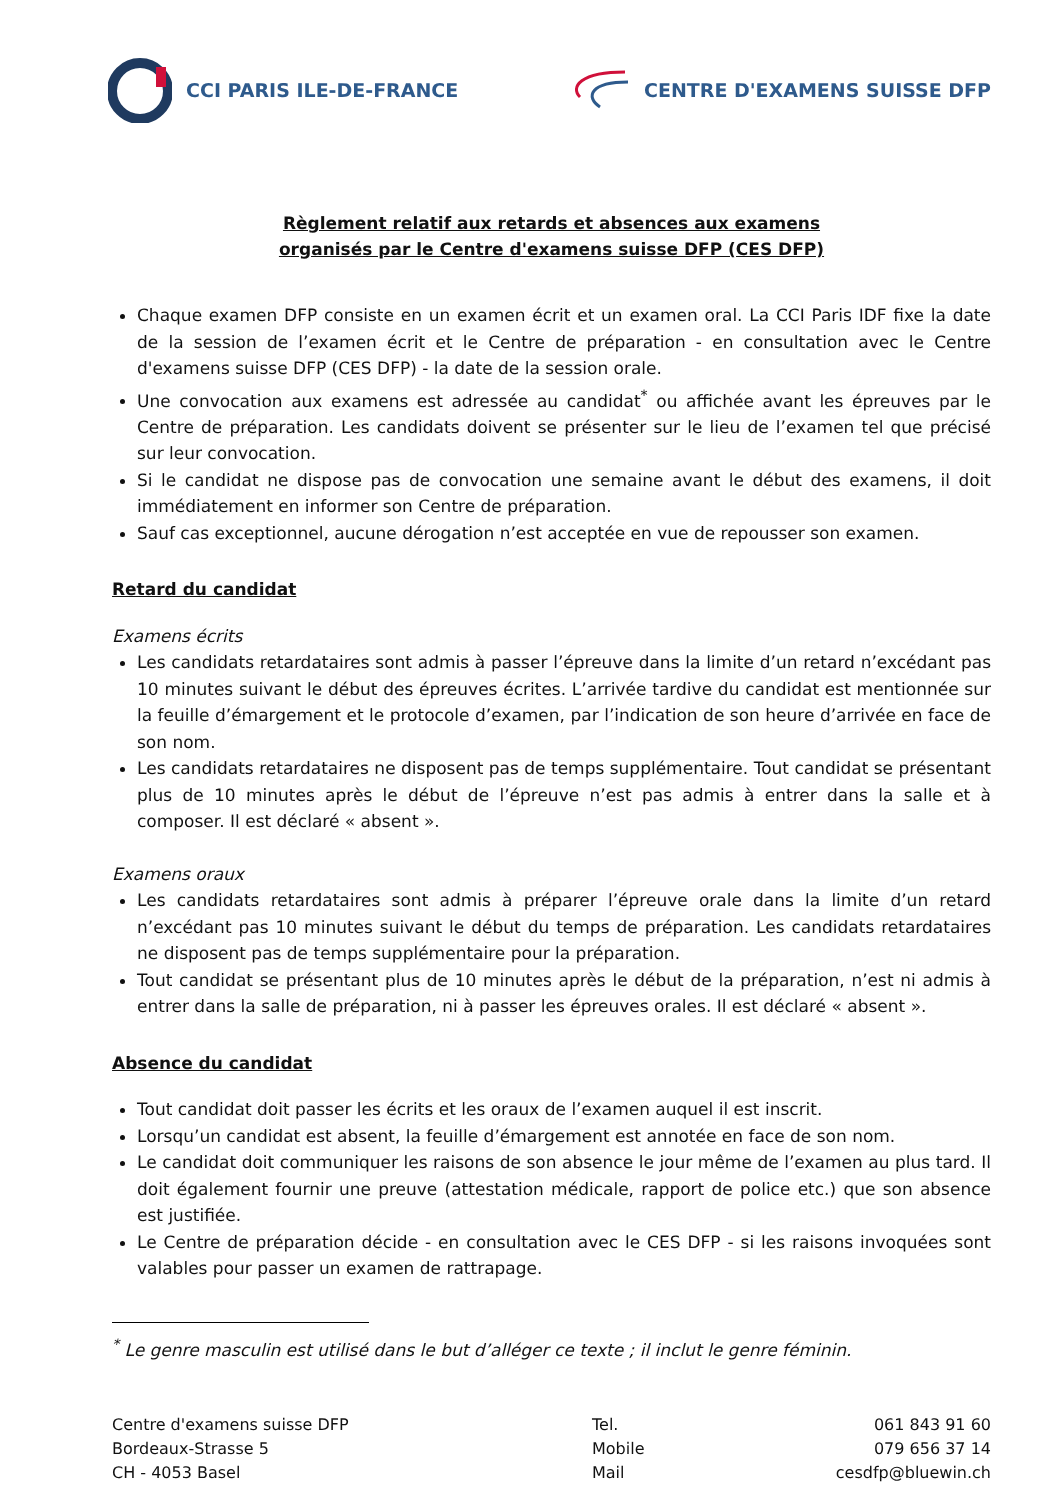CCI PARIS ILE-DE-FRANCE CENTRE D'EXAMENS SUISSE DFP
Règlement relatif aux retards et absences aux examens
organisés par le Centre d'examens suisse DFP (CES DFP)
Chaque examen DFP consiste en un examen écrit et un examen oral. La CCI Paris IDF fixe la date de la session de l’examen écrit et le Centre de préparation - en consultation avec le Centre d'examens suisse DFP (CES DFP) - la date de la session orale.
Une convocation aux examens est adressée au candidat<sup>*</sup> ou affichée avant les épreuves par le Centre de préparation. Les candidats doivent se présenter sur le lieu de l’examen tel que précisé sur leur convocation.
Si le candidat ne dispose pas de convocation une semaine avant le début des examens, il doit immédiatement en informer son Centre de préparation.
Sauf cas exceptionnel, aucune dérogation n’est acceptée en vue de repousser son examen.
Retard du candidat
Examens écrits
Les candidats retardataires sont admis à passer l’épreuve dans la limite d’un retard n’excédant pas 10 minutes suivant le début des épreuves écrites. L’arrivée tardive du candidat est mentionnée sur la feuille d’émargement et le protocole d’examen, par l’indication de son heure d’arrivée en face de son nom.
Les candidats retardataires ne disposent pas de temps supplémentaire. Tout candidat se présentant plus de 10 minutes après le début de l’épreuve n’est pas admis à entrer dans la salle et à composer. Il est déclaré « absent ».
Examens oraux
Les candidats retardataires sont admis à préparer l’épreuve orale dans la limite d’un retard n’excédant pas 10 minutes suivant le début du temps de préparation. Les candidats retardataires ne disposent pas de temps supplémentaire pour la préparation.
Tout candidat se présentant plus de 10 minutes après le début de la préparation, n’est ni admis à entrer dans la salle de préparation, ni à passer les épreuves orales. Il est déclaré « absent ».
Absence du candidat
Tout candidat doit passer les écrits et les oraux de l’examen auquel il est inscrit.
Lorsqu’un candidat est absent, la feuille d’émargement est annotée en face de son nom.
Le candidat doit communiquer les raisons de son absence le jour même de l’examen au plus tard. Il doit également fournir une preuve (attestation médicale, rapport de police etc.) que son absence est justifiée.
Le Centre de préparation décide - en consultation avec le CES DFP - si les raisons invoquées sont valables pour passer un examen de rattrapage.
<sup>*</sup> Le genre masculin est utilisé dans le but d’alléger ce texte ; il inclut le genre féminin.
Centre d'examens suisse DFP
Tel.
061 843 91 60
Bordeaux-Strasse 5
Mobile
079 656 37 14
CH - 4053 Basel
Mail
cesdfp@bluewin.ch